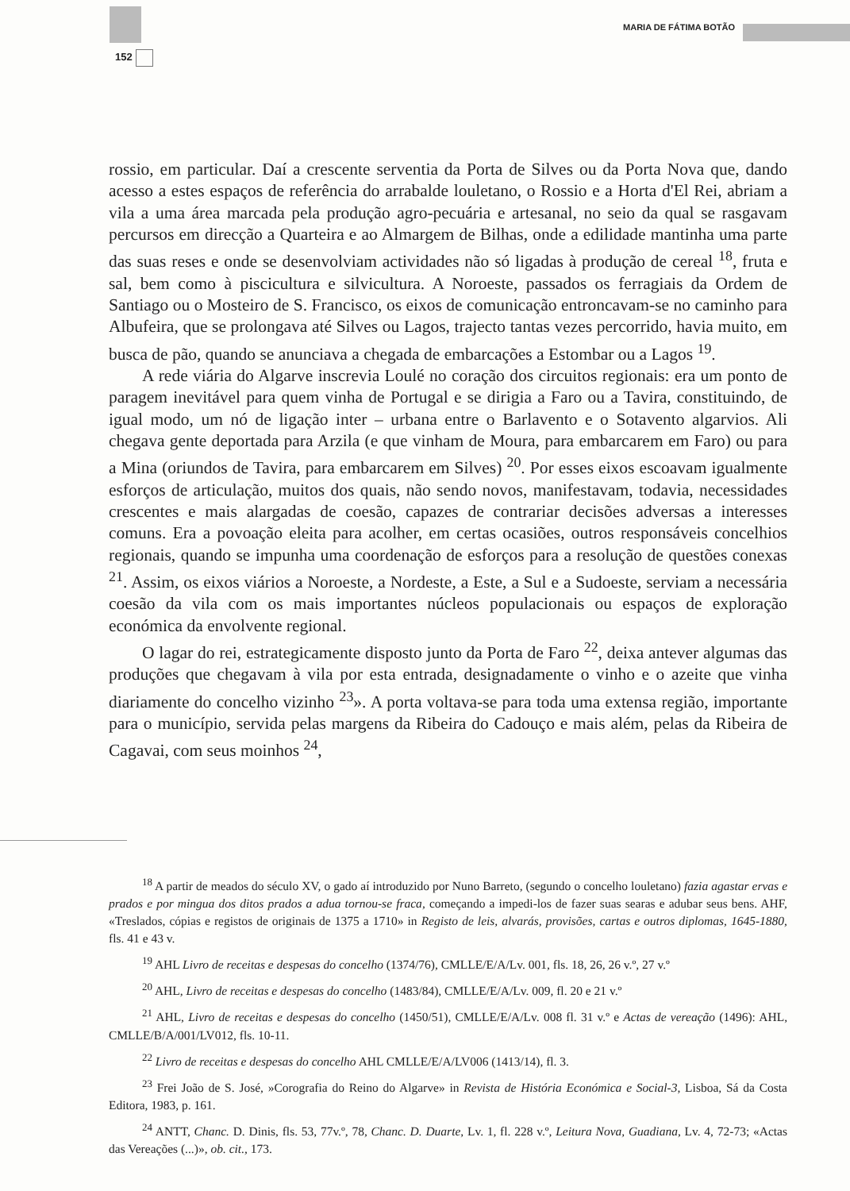MARIA DE FÁTIMA BOTÃO
152
rossio, em particular. Daí a crescente serventia da Porta de Silves ou da Porta Nova que, dando acesso a estes espaços de referência do arrabalde louletano, o Rossio e a Horta d'El Rei, abriam a vila a uma área marcada pela produção agro-pecuária e artesanal, no seio da qual se rasgavam percursos em direcção a Quarteira e ao Almargem de Bilhas, onde a edilidade mantinha uma parte das suas reses e onde se desenvolviam actividades não só ligadas à produção de cereal <sup>18</sup>, fruta e sal, bem como à piscicultura e silvicultura. A Noroeste, passados os ferragiais da Ordem de Santiago ou o Mosteiro de S. Francisco, os eixos de comunicação entroncavam-se no caminho para Albufeira, que se prolongava até Silves ou Lagos, trajecto tantas vezes percorrido, havia muito, em busca de pão, quando se anunciava a chegada de embarcações a Estombar ou a Lagos <sup>19</sup>.
A rede viária do Algarve inscrevia Loulé no coração dos circuitos regionais: era um ponto de paragem inevitável para quem vinha de Portugal e se dirigia a Faro ou a Tavira, constituindo, de igual modo, um nó de ligação inter – urbana entre o Barlavento e o Sotavento algarvios. Ali chegava gente deportada para Arzila (e que vinham de Moura, para embarcarem em Faro) ou para a Mina (oriundos de Tavira, para embarcarem em Silves) <sup>20</sup>. Por esses eixos escoavam igualmente esforços de articulação, muitos dos quais, não sendo novos, manifestavam, todavia, necessidades crescentes e mais alargadas de coesão, capazes de contrariar decisões adversas a interesses comuns. Era a povoação eleita para acolher, em certas ocasiões, outros responsáveis concelhios regionais, quando se impunha uma coordenação de esforços para a resolução de questões conexas <sup>21</sup>. Assim, os eixos viários a Noroeste, a Nordeste, a Este, a Sul e a Sudoeste, serviam a necessária coesão da vila com os mais importantes núcleos populacionais ou espaços de exploração económica da envolvente regional.
O lagar do rei, estrategicamente disposto junto da Porta de Faro <sup>22</sup>, deixa antever algumas das produções que chegavam à vila por esta entrada, designadamente o vinho e o azeite que vinha diariamente do concelho vizinho <sup>23</sup>». A porta voltava-se para toda uma extensa região, importante para o município, servida pelas margens da Ribeira do Cadouço e mais além, pelas da Ribeira de Cagavai, com seus moinhos <sup>24</sup>,
<sup>18</sup> A partir de meados do século XV, o gado aí introduzido por Nuno Barreto, (segundo o concelho louletano) fazia agastar ervas e prados e por mingua dos ditos prados a adua tornou-se fraca, começando a impedi-los de fazer suas searas e adubar seus bens. AHF, «Treslados, cópias e registos de originais de 1375 a 1710» in Registo de leis, alvarás, provisões, cartas e outros diplomas, 1645-1880, fls. 41 e 43 v.
<sup>19</sup> AHL Livro de receitas e despesas do concelho (1374/76), CMLLE/E/A/Lv. 001, fls. 18, 26, 26 v.º, 27 v.º
<sup>20</sup> AHL, Livro de receitas e despesas do concelho (1483/84), CMLLE/E/A/Lv. 009, fl. 20 e 21 v.º
<sup>21</sup> AHL, Livro de receitas e despesas do concelho (1450/51), CMLLE/E/A/Lv. 008 fl. 31 v.º e Actas de vereação (1496): AHL, CMLLE/B/A/001/LV012, fls. 10-11.
<sup>22</sup> Livro de receitas e despesas do concelho AHL CMLLE/E/A/LV006 (1413/14), fl. 3.
<sup>23</sup> Frei João de S. José, »Corografia do Reino do Algarve» in Revista de História Económica e Social-3, Lisboa, Sá da Costa Editora, 1983, p. 161.
<sup>24</sup> ANTT, Chanc. D. Dinis, fls. 53, 77v.º, 78, Chanc. D. Duarte, Lv. 1, fl. 228 v.º, Leitura Nova, Guadiana, Lv. 4, 72-73; «Actas das Vereações (...)», ob. cit., 173.